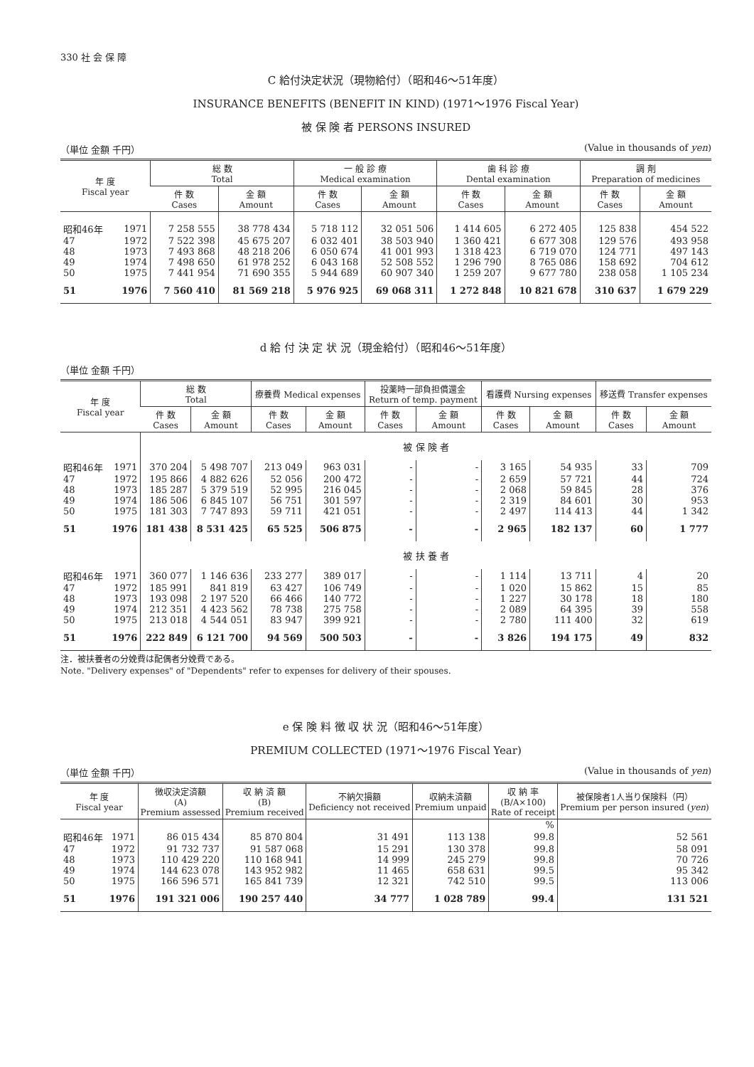330 社 会 保 障
C 給付決定状況（現物給付）（昭和46〜51年度）
INSURANCE BENEFITS (BENEFIT IN KIND) (1971〜1976 Fiscal Year)
被 保 険 者 PERSONS INSURED
（単位 金額 千円） (Value in thousands of yen)
| 年 度 Fiscal year | | 総 数 Total | | 一 般 診 療 Medical examination | | 歯 科 診 療 Dental examination | | 調 剤 Preparation of medicines | |
| --- | --- | --- | --- | --- | --- | --- | --- | --- | --- |
| | | 件 数 Cases | 金 額 Amount | 件 数 Cases | 金 額 Amount | 件 数 Cases | 金 額 Amount | 件 数 Cases | 金 額 Amount |
| 昭和46年 | 1971 | 7 258 555 | 38 778 434 | 5 718 112 | 32 051 506 | 1 414 605 | 6 272 405 | 125 838 | 454 522 |
| 47 | 1972 | 7 522 398 | 45 675 207 | 6 032 401 | 38 503 940 | 1 360 421 | 6 677 308 | 129 576 | 493 958 |
| 48 | 1973 | 7 493 868 | 48 218 206 | 6 050 674 | 41 001 993 | 1 318 423 | 6 719 070 | 124 771 | 497 143 |
| 49 | 1974 | 7 498 650 | 61 978 252 | 6 043 168 | 52 508 552 | 1 296 790 | 8 765 086 | 158 692 | 704 612 |
| 50 | 1975 | 7 441 954 | 71 690 355 | 5 944 689 | 60 907 340 | 1 259 207 | 9 677 780 | 238 058 | 1 105 234 |
| 51 | 1976 | 7 560 410 | 81 569 218 | 5 976 925 | 69 068 311 | 1 272 848 | 10 821 678 | 310 637 | 1 679 229 |
d 給 付 決 定 状 況（現金給付）（昭和46〜51年度）
（単位 金額 千円）
| 年 度 Fiscal year | | 総 数 Total | | 療養費 Medical expenses | | 投薬時一部負担償還金 Return of temp. payment | | 看護費 Nursing expenses | | 移送費 Transfer expenses | |
| --- | --- | --- | --- | --- | --- | --- | --- | --- | --- | --- | --- |
| | | 件 数 Cases | 金 額 Amount | 件 数 Cases | 金 額 Amount | 件 数 Cases | 金 額 Amount | 件 数 Cases | 金 額 Amount | 件 数 Cases | 金 額 Amount |
| | | 被 保 険 者 | | | | | | | | | |
| 昭和46年 | 1971 | 370 204 | 5 498 707 | 213 049 | 963 031 | - | - | 3 165 | 54 935 | 33 | 709 |
| 47 | 1972 | 195 866 | 4 882 626 | 52 056 | 200 472 | - | - | 2 659 | 57 721 | 44 | 724 |
| 48 | 1973 | 185 287 | 5 379 519 | 52 995 | 216 045 | - | - | 2 068 | 59 845 | 28 | 376 |
| 49 | 1974 | 186 506 | 6 845 107 | 56 751 | 301 597 | - | - | 2 319 | 84 601 | 30 | 953 |
| 50 | 1975 | 181 303 | 7 747 893 | 59 711 | 421 051 | - | - | 2 497 | 114 413 | 44 | 1 342 |
| 51 | 1976 | 181 438 | 8 531 425 | 65 525 | 506 875 | - | - | 2 965 | 182 137 | 60 | 1 777 |
| | | 被 扶 養 者 | | | | | | | | | |
| 昭和46年 | 1971 | 360 077 | 1 146 636 | 233 277 | 389 017 | - | - | 1 114 | 13 711 | 4 | 20 |
| 47 | 1972 | 185 991 | 841 819 | 63 427 | 106 749 | - | - | 1 020 | 15 862 | 15 | 85 |
| 48 | 1973 | 193 098 | 2 197 520 | 66 466 | 140 772 | - | - | 1 227 | 30 178 | 18 | 180 |
| 49 | 1974 | 212 351 | 4 423 562 | 78 738 | 275 758 | - | - | 2 089 | 64 395 | 39 | 558 |
| 50 | 1975 | 213 018 | 4 544 051 | 83 947 | 399 921 | - | - | 2 780 | 111 400 | 32 | 619 |
| 51 | 1976 | 222 849 | 6 121 700 | 94 569 | 500 503 | - | - | 3 826 | 194 175 | 49 | 832 |
注．被扶養者の分娩費は配偶者分娩費である。
Note. "Delivery expenses" of "Dependents" refer to expenses for delivery of their spouses.
e 保 険 料 徴 収 状 況（昭和46〜51年度）
PREMIUM COLLECTED (1971〜1976 Fiscal Year)
（単位 金額 千円） (Value in thousands of yen)
| 年 度 Fiscal year | | 徴収決定済額 (A) Premium assessed | 収 納 済 額 (B) Premium received | 不納欠損額 Deficiency not received | 収納未済額 Premium unpaid | 収 納 率 (B/A×100) Rate of receipt | 被保険者1人当り保険料（円） Premium per person insured ( yen ) |
| --- | --- | --- | --- | --- | --- | --- | --- |
| | | | | | | % | |
| 昭和46年 | 1971 | 86 015 434 | 85 870 804 | 31 491 | 113 138 | 99.8 | 52 561 |
| 47 | 1972 | 91 732 737 | 91 587 068 | 15 291 | 130 378 | 99.8 | 58 091 |
| 48 | 1973 | 110 429 220 | 110 168 941 | 14 999 | 245 279 | 99.8 | 70 726 |
| 49 | 1974 | 144 623 078 | 143 952 982 | 11 465 | 658 631 | 99.5 | 95 342 |
| 50 | 1975 | 166 596 571 | 165 841 739 | 12 321 | 742 510 | 99.5 | 113 006 |
| 51 | 1976 | 191 321 006 | 190 257 440 | 34 777 | 1 028 789 | 99.4 | 131 521 |